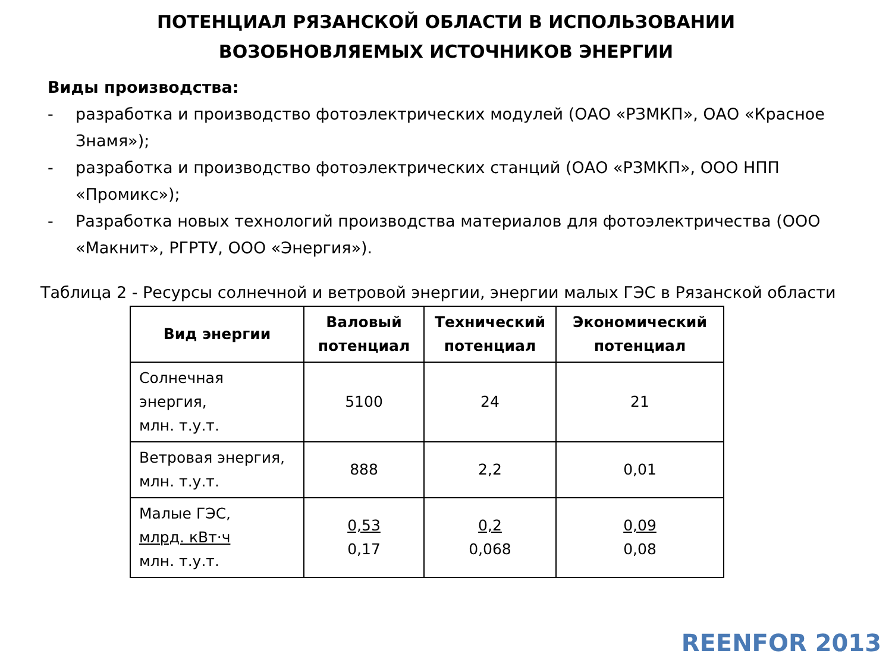ПОТЕНЦИАЛ РЯЗАНСКОЙ ОБЛАСТИ В ИСПОЛЬЗОВАНИИ
ВОЗОБНОВЛЯЕМЫХ ИСТОЧНИКОВ ЭНЕРГИИ
Виды производства:
- разработка и производство фотоэлектрических модулей (ОАО «РЗМКП», ОАО «Красное Знамя»);
- разработка и производство фотоэлектрических станций (ОАО «РЗМКП», ООО НПП «Промикс»);
- Разработка новых технологий производства материалов для фотоэлектричества (ООО «Макнит», РГРТУ, ООО «Энергия»).
Таблица 2 - Ресурсы солнечной и ветровой энергии, энергии малых ГЭС в Рязанской области
| Вид энергии | Валовый потенциал | Технический потенциал | Экономический потенциал |
| --- | --- | --- | --- |
| Солнечная энергия, млн. т.у.т. | 5100 | 24 | 21 |
| Ветровая энергия, млн. т.у.т. | 888 | 2,2 | 0,01 |
| Малые ГЭС, млрд. кВт·ч млн. т.у.т. | 0,53 0,17 | 0,2 0,068 | 0,09 0,08 |
REENFOR 2013